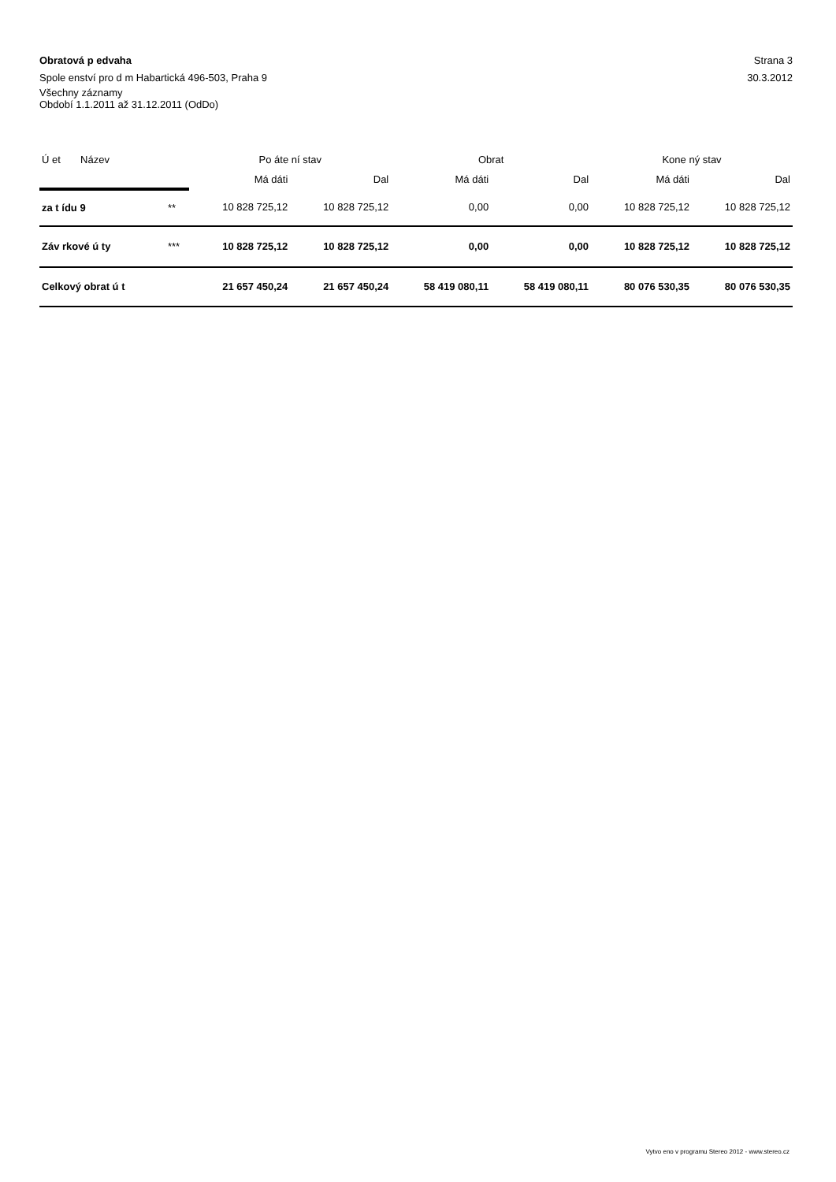Obratová p edvaha Strana 3
Spole enství pro d m Habartická 496-503, Praha 9 30.3.2012
Všechny záznamy
Období 1.1.2011 až 31.12.2011 (OdDo)
| Ú et Název | | Po áte ní stav | | Obrat | | Kone ný stav | |
| | | Má dáti | Dal | Má dáti | Dal | Má dáti | Dal |
| za t ídu 9 | ** | 10 828 725,12 | 10 828 725,12 | 0,00 | 0,00 | 10 828 725,12 | 10 828 725,12 |
| Záv rkové ú ty | *** | 10 828 725,12 | 10 828 725,12 | 0,00 | 0,00 | 10 828 725,12 | 10 828 725,12 |
| Celkový obrat ú t | | 21 657 450,24 | 21 657 450,24 | 58 419 080,11 | 58 419 080,11 | 80 076 530,35 | 80 076 530,35 |
Vytvo eno v programu Stereo 2012 - www.stereo.cz